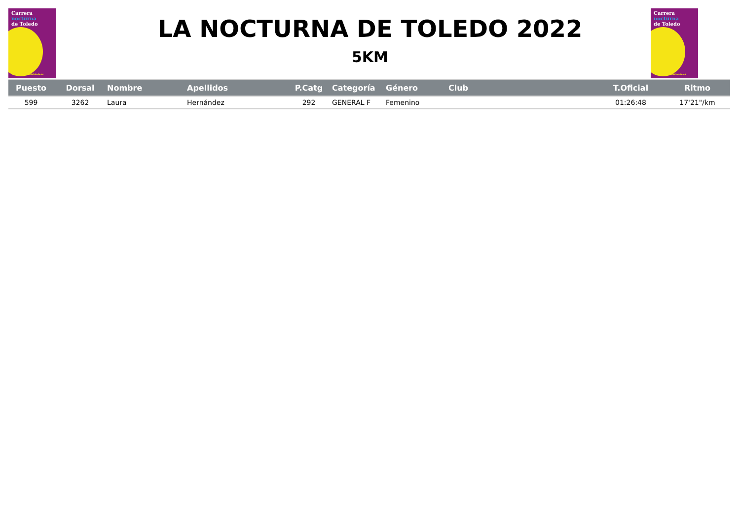Carrera
nocturna
de Toledo
www.lanocturnadetoledo.es
Carrera
nocturna
de Toledo
www.lanocturnadetoledo.es
LA NOCTURNA DE TOLEDO 2022
5KM
| Puesto | Dorsal | Nombre | Apellidos | P.Catg | Categoría | Género | Club | T.Oficial | Ritmo |
| --- | --- | --- | --- | --- | --- | --- | --- | --- | --- |
| 599 | 3262 | Laura | Hernández | 292 | GENERAL F | Femenino | | 01:26:48 | 17'21"/km |